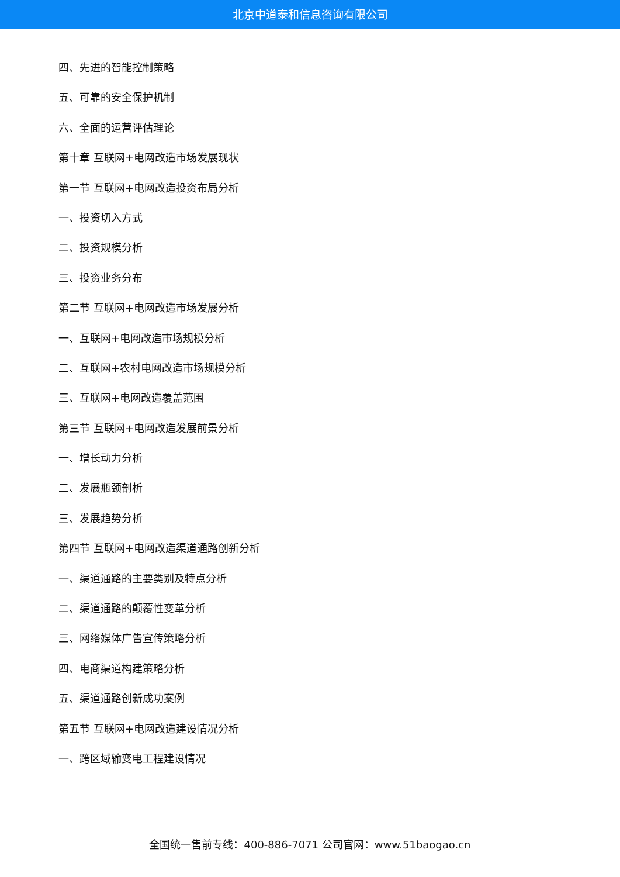北京中道泰和信息咨询有限公司
四、先进的智能控制策略
五、可靠的安全保护机制
六、全面的运营评估理论
第十章 互联网+电网改造市场发展现状
第一节 互联网+电网改造投资布局分析
一、投资切入方式
二、投资规模分析
三、投资业务分布
第二节 互联网+电网改造市场发展分析
一、互联网+电网改造市场规模分析
二、互联网+农村电网改造市场规模分析
三、互联网+电网改造覆盖范围
第三节 互联网+电网改造发展前景分析
一、增长动力分析
二、发展瓶颈剖析
三、发展趋势分析
第四节 互联网+电网改造渠道通路创新分析
一、渠道通路的主要类别及特点分析
二、渠道通路的颠覆性变革分析
三、网络媒体广告宣传策略分析
四、电商渠道构建策略分析
五、渠道通路创新成功案例
第五节 互联网+电网改造建设情况分析
一、跨区域输变电工程建设情况
全国统一售前专线：400-886-7071 公司官网：www.51baogao.cn